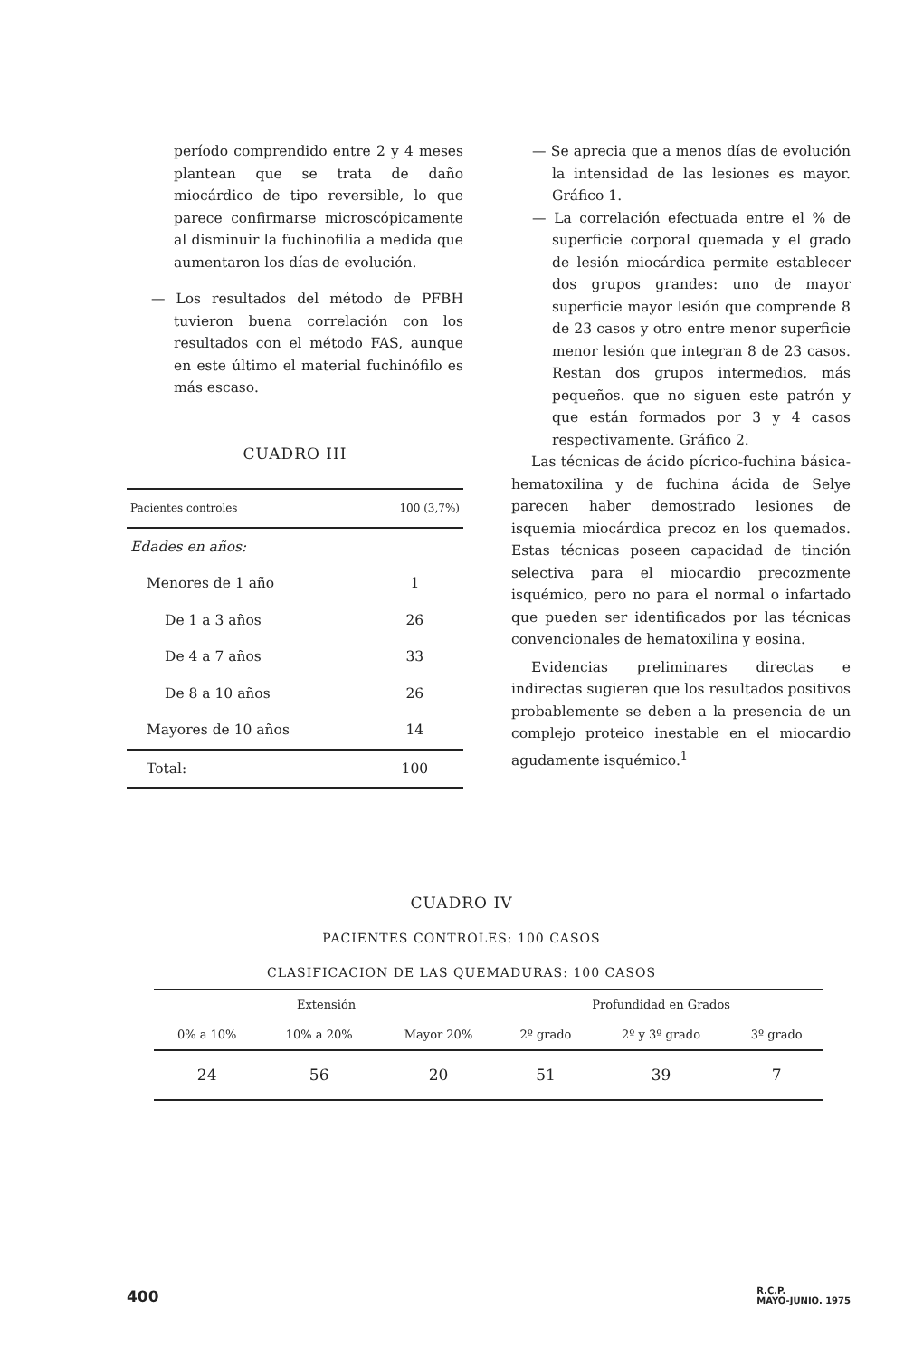período comprendido entre 2 y 4 meses plantean que se trata de daño miocárdico de tipo reversible, lo que parece confirmarse microscópicamente al disminuir la fuchinofilia a medida que aumentaron los días de evolución.
— Los resultados del método de PFBH tuvieron buena correlación con los resultados con el método FAS, aunque en este último el material fuchinófilo es más escaso.
CUADRO III
| Pacientes controles | 100 (3,7%) |
| Edades en años: | |
| Menores de 1 año | 1 |
| De 1 a 3 años | 26 |
| De 4 a 7 años | 33 |
| De 8 a 10 años | 26 |
| Mayores de 10 años | 14 |
| Total: | 100 |
— Se aprecia que a menos días de evolución la intensidad de las lesiones es mayor. Gráfico 1.
— La correlación efectuada entre el % de superficie corporal quemada y el grado de lesión miocárdica permite establecer dos grupos grandes: uno de mayor superficie mayor lesión que comprende 8 de 23 casos y otro entre menor superficie menor lesión que integran 8 de 23 casos. Restan dos grupos intermedios, más pequeños. que no siguen este patrón y que están formados por 3 y 4 casos respectivamente. Gráfico 2.
Las técnicas de ácido pícrico-fuchina básica-hematoxilina y de fuchina ácida de Selye parecen haber demostrado lesiones de isquemia miocárdica precoz en los quemados. Estas técnicas poseen capacidad de tinción selectiva para el miocardio precozmente isquémico, pero no para el normal o infartado que pueden ser identificados por las técnicas convencionales de hematoxilina y eosina.
Evidencias preliminares directas e indirectas sugieren que los resultados positivos probablemente se deben a la presencia de un complejo proteico inestable en el miocardio agudamente isquémico.<sup>1</sup>
CUADRO IV
PACIENTES CONTROLES: 100 CASOS
CLASIFICACION DE LAS QUEMADURAS: 100 CASOS
| Extensión | | | Profundidad en Grados | | |
| --- | --- | --- | --- | --- | --- |
| 0% a 10% | 10% a 20% | Mayor 20% | 2º grado | 2º y 3º grado | 3º grado |
| 24 | 56 | 20 | 51 | 39 | 7 |
400 R.C.P.
MAYO-JUNIO. 1975